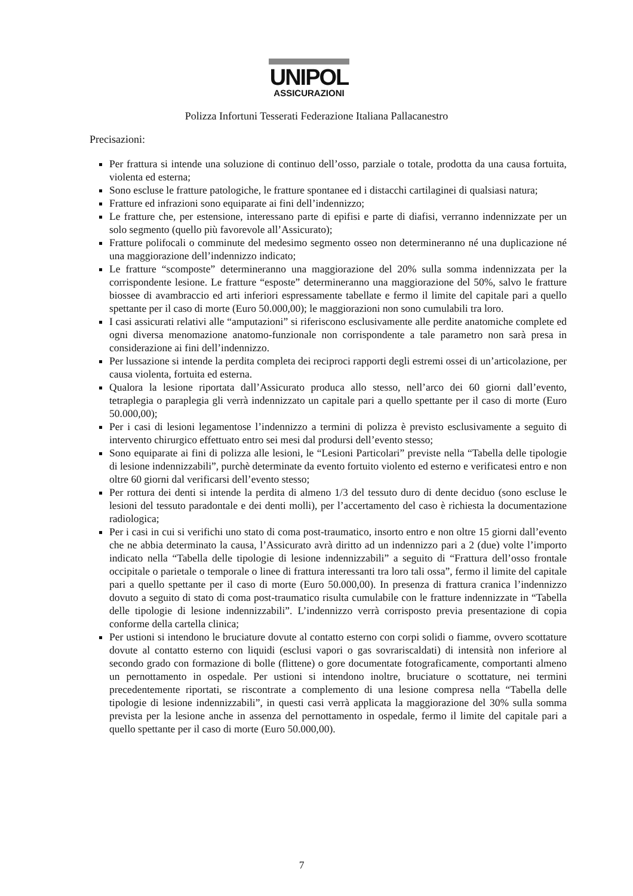UNIPOL
ASSICURAZIONI
Polizza Infortuni Tesserati Federazione Italiana Pallacanestro
Precisazioni:
Per frattura si intende una soluzione di continuo dell’osso, parziale o totale, prodotta da una causa fortuita, violenta ed esterna;
Sono escluse le fratture patologiche, le fratture spontanee ed i distacchi cartilaginei di qualsiasi natura;
Fratture ed infrazioni sono equiparate ai fini dell’indennizzo;
Le fratture che, per estensione, interessano parte di epifisi e parte di diafisi, verranno indennizzate per un solo segmento (quello più favorevole all’Assicurato);
Fratture polifocali o comminute del medesimo segmento osseo non determineranno né una duplicazione né una maggiorazione dell’indennizzo indicato;
Le fratture “scomposte” determineranno una maggiorazione del 20% sulla somma indennizzata per la corrispondente lesione. Le fratture “esposte” determineranno una maggiorazione del 50%, salvo le fratture biossee di avambraccio ed arti inferiori espressamente tabellate e fermo il limite del capitale pari a quello spettante per il caso di morte (Euro 50.000,00); le maggiorazioni non sono cumulabili tra loro.
I casi assicurati relativi alle “amputazioni” si riferiscono esclusivamente alle perdite anatomiche complete ed ogni diversa menomazione anatomo-funzionale non corrispondente a tale parametro non sarà presa in considerazione ai fini dell’indennizzo.
Per lussazione si intende la perdita completa dei reciproci rapporti degli estremi ossei di un’articolazione, per causa violenta, fortuita ed esterna.
Qualora la lesione riportata dall’Assicurato produca allo stesso, nell’arco dei 60 giorni dall’evento, tetraplegia o paraplegia gli verrà indennizzato un capitale pari a quello spettante per il caso di morte (Euro 50.000,00);
Per i casi di lesioni legamentose l’indennizzo a termini di polizza è previsto esclusivamente a seguito di intervento chirurgico effettuato entro sei mesi dal prodursi dell’evento stesso;
Sono equiparate ai fini di polizza alle lesioni, le “Lesioni Particolari” previste nella “Tabella delle tipologie di lesione indennizzabili”, purchè determinate da evento fortuito violento ed esterno e verificatesi entro e non oltre 60 giorni dal verificarsi dell’evento stesso;
Per rottura dei denti si intende la perdita di almeno 1/3 del tessuto duro di dente deciduo (sono escluse le lesioni del tessuto paradontale e dei denti molli), per l’accertamento del caso è richiesta la documentazione radiologica;
Per i casi in cui si verifichi uno stato di coma post-traumatico, insorto entro e non oltre 15 giorni dall’evento che ne abbia determinato la causa, l’Assicurato avrà diritto ad un indennizzo pari a 2 (due) volte l’importo indicato nella “Tabella delle tipologie di lesione indennizzabili” a seguito di “Frattura dell’osso frontale occipitale o parietale o temporale o linee di frattura interessanti tra loro tali ossa”, fermo il limite del capitale pari a quello spettante per il caso di morte (Euro 50.000,00). In presenza di frattura cranica l’indennizzo dovuto a seguito di stato di coma post-traumatico risulta cumulabile con le fratture indennizzate in “Tabella delle tipologie di lesione indennizzabili”. L’indennizzo verrà corrisposto previa presentazione di copia conforme della cartella clinica;
Per ustioni si intendono le bruciature dovute al contatto esterno con corpi solidi o fiamme, ovvero scottature dovute al contatto esterno con liquidi (esclusi vapori o gas sovrariscaldati) di intensità non inferiore al secondo grado con formazione di bolle (flittene) o gore documentate fotograficamente, comportanti almeno un pernottamento in ospedale. Per ustioni si intendono inoltre, bruciature o scottature, nei termini precedentemente riportati, se riscontrate a complemento di una lesione compresa nella “Tabella delle tipologie di lesione indennizzabili”, in questi casi verrà applicata la maggiorazione del 30% sulla somma prevista per la lesione anche in assenza del pernottamento in ospedale, fermo il limite del capitale pari a quello spettante per il caso di morte (Euro 50.000,00).
7